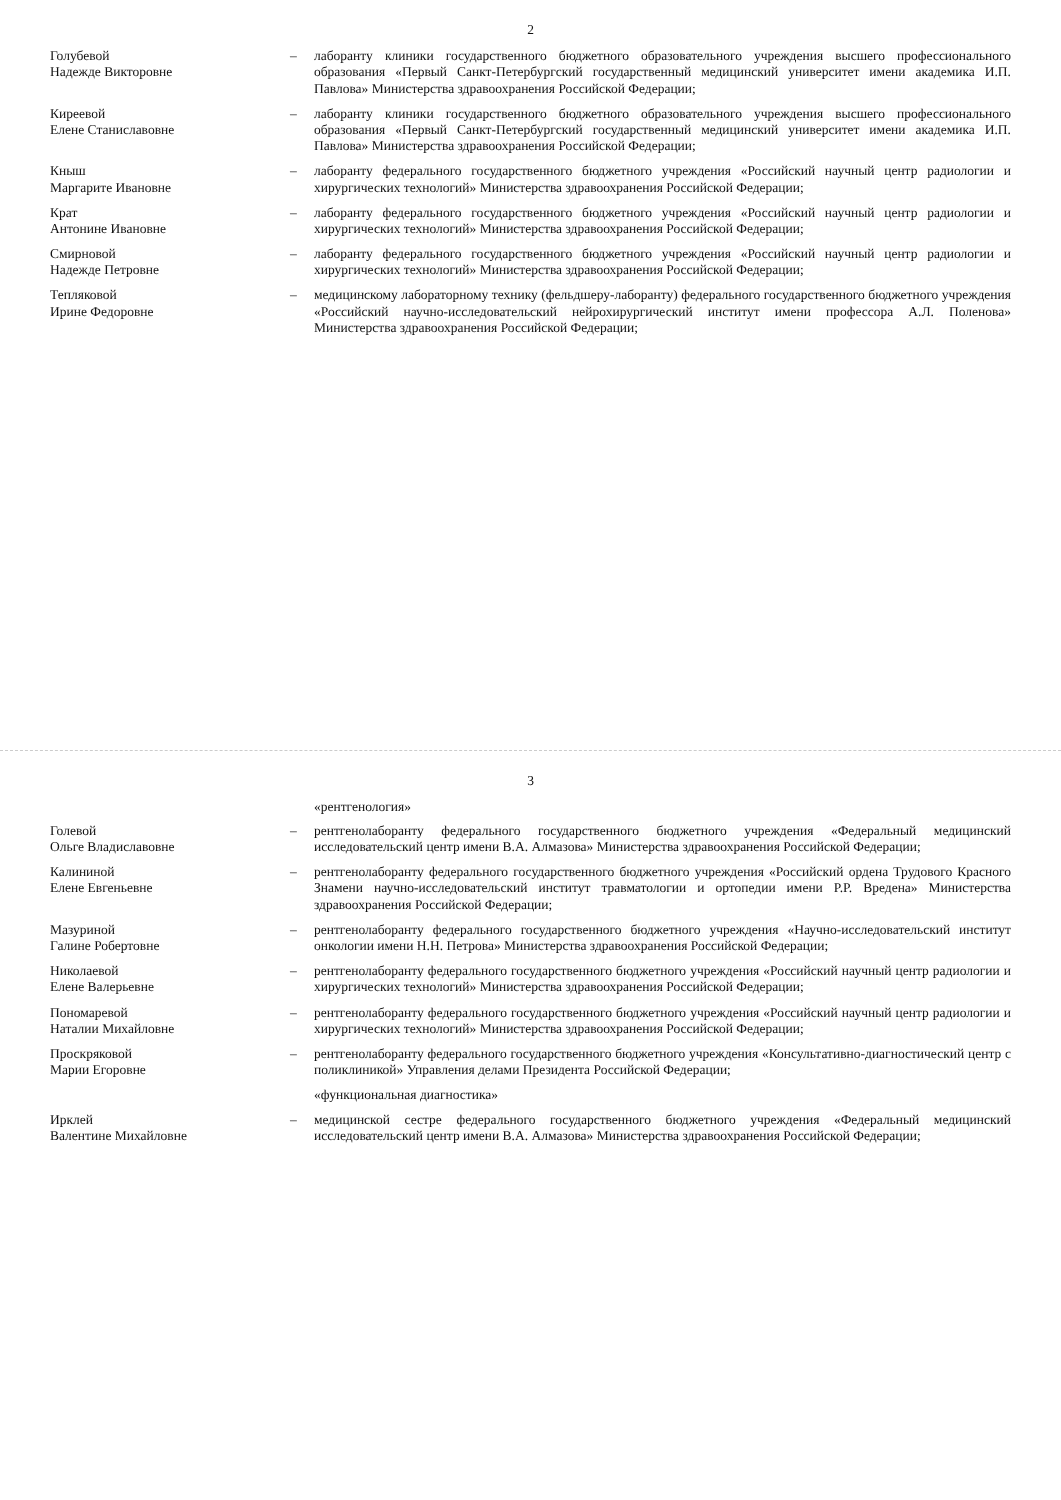2
Голубевой
Надежде Викторовне
– лаборанту клиники государственного бюджетного образовательного учреждения высшего профессионального образования «Первый Санкт-Петербургский государственный медицинский университет имени академика И.П. Павлова» Министерства здравоохранения Российской Федерации;
Киреевой
Елене Станиславовне
– лаборанту клиники государственного бюджетного образовательного учреждения высшего профессионального образования «Первый Санкт-Петербургский государственный медицинский университет имени академика И.П. Павлова» Министерства здравоохранения Российской Федерации;
Кныш
Маргарите Ивановне
– лаборанту федерального государственного бюджетного учреждения «Российский научный центр радиологии и хирургических технологий» Министерства здравоохранения Российской Федерации;
Крат
Антонине Ивановне
– лаборанту федерального государственного бюджетного учреждения «Российский научный центр радиологии и хирургических технологий» Министерства здравоохранения Российской Федерации;
Смирновой
Надежде Петровне
– лаборанту федерального государственного бюджетного учреждения «Российский научный центр радиологии и хирургических технологий» Министерства здравоохранения Российской Федерации;
Тепляковой
Ирине Федоровне
– медицинскому лабораторному технику (фельдшеру-лаборанту) федерального государственного бюджетного учреждения «Российский научно-исследовательский нейрохирургический институт имени профессора А.Л. Поленова» Министерства здравоохранения Российской Федерации;
3
«рентгенология»
Голевой
Ольге Владиславовне
– рентгенолаборанту федерального государственного бюджетного учреждения «Федеральный медицинский исследовательский центр имени В.А. Алмазова» Министерства здравоохранения Российской Федерации;
Калининой
Елене Евгеньевне
– рентгенолаборанту федерального государственного бюджетного учреждения «Российский ордена Трудового Красного Знамени научно-исследовательский институт травматологии и ортопедии имени Р.Р. Вредена» Министерства здравоохранения Российской Федерации;
Мазуриной
Галине Робертовне
– рентгенолаборанту федерального государственного бюджетного учреждения «Научно-исследовательский институт онкологии имени Н.Н. Петрова» Министерства здравоохранения Российской Федерации;
Николаевой
Елене Валерьевне
– рентгенолаборанту федерального государственного бюджетного учреждения «Российский научный центр радиологии и хирургических технологий» Министерства здравоохранения Российской Федерации;
Пономаревой
Наталии Михайловне
– рентгенолаборанту федерального государственного бюджетного учреждения «Российский научный центр радиологии и хирургических технологий» Министерства здравоохранения Российской Федерации;
Проскряковой
Марии Егоровне
– рентгенолаборанту федерального государственного бюджетного учреждения «Консультативно-диагностический центр с поликлиникой» Управления делами Президента Российской Федерации;
«функциональная диагностика»
Ирклей
Валентине Михайловне
– медицинской сестре федерального государственного бюджетного учреждения «Федеральный медицинский исследовательский центр имени В.А. Алмазова» Министерства здравоохранения Российской Федерации;